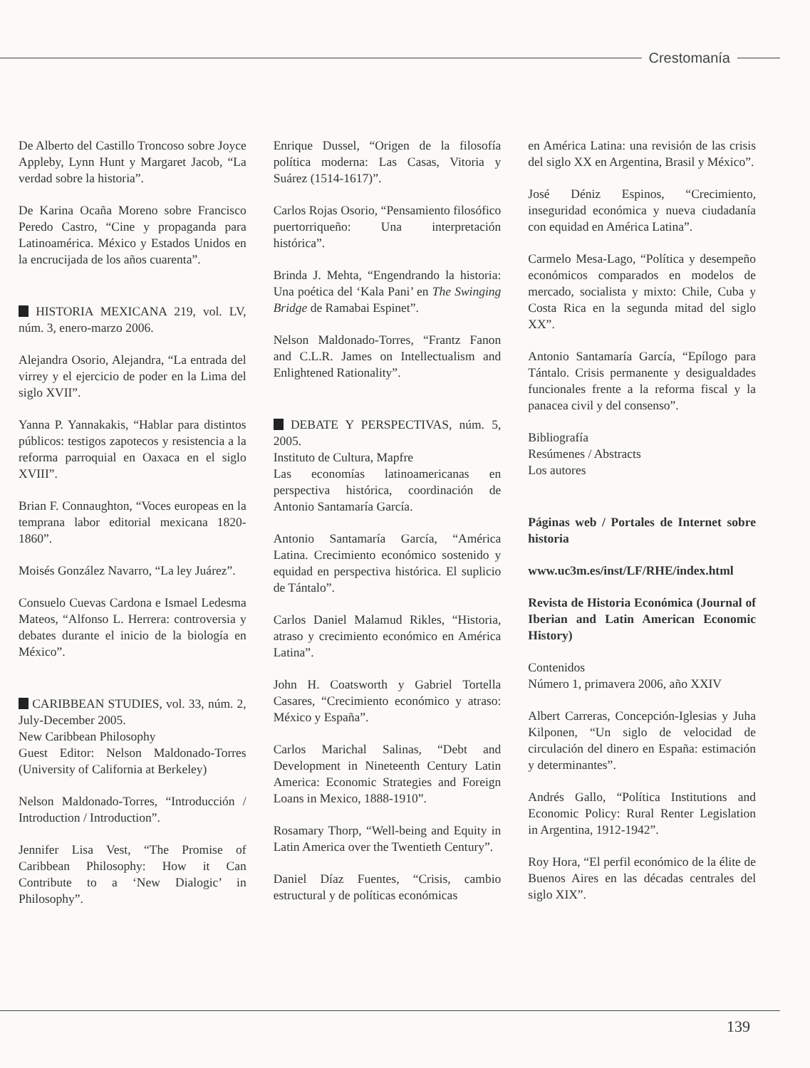Crestomanía
De Alberto del Castillo Troncoso sobre Joyce Appleby, Lynn Hunt y Margaret Jacob, “La verdad sobre la historia”.
De Karina Ocaña Moreno sobre Francisco Peredo Castro, “Cine y propaganda para Latinoamérica. México y Estados Unidos en la encrucijada de los años cuarenta”.
HISTORIA MEXICANA 219, vol. LV, núm. 3, enero-marzo 2006.
Alejandra Osorio, Alejandra, “La entrada del virrey y el ejercicio de poder en la Lima del siglo XVII”.
Yanna P. Yannakakis, “Hablar para distintos públicos: testigos zapotecos y resistencia a la reforma parroquial en Oaxaca en el siglo XVIII”.
Brian F. Connaughton, “Voces europeas en la temprana labor editorial mexicana 1820-1860”.
Moisés González Navarro, “La ley Juárez”.
Consuelo Cuevas Cardona e Ismael Ledesma Mateos, “Alfonso L. Herrera: controversia y debates durante el inicio de la biología en México”.
CARIBBEAN STUDIES, vol. 33, núm. 2, July-December 2005.
New Caribbean Philosophy
Guest Editor: Nelson Maldonado-Torres (University of California at Berkeley)
Nelson Maldonado-Torres, “Introducción / Introduction / Introduction”.
Jennifer Lisa Vest, “The Promise of Caribbean Philosophy: How it Can Contribute to a ‘New Dialogic’ in Philosophy”.
Enrique Dussel, “Origen de la filosofía política moderna: Las Casas, Vitoria y Suárez (1514-1617)”.
Carlos Rojas Osorio, “Pensamiento filosófico puertorriqueño: Una interpretación histórica”.
Brinda J. Mehta, “Engendrando la historia: Una poética del ‘Kala Pani’ en The Swinging Bridge de Ramabai Espinet”.
Nelson Maldonado-Torres, “Frantz Fanon and C.L.R. James on Intellectualism and Enlightened Rationality”.
DEBATE Y PERSPECTIVAS, núm. 5, 2005.
Instituto de Cultura, Mapfre
Las economías latinoamericanas en perspectiva histórica, coordinación de Antonio Santamaría García.
Antonio Santamaría García, “América Latina. Crecimiento económico sostenido y equidad en perspectiva histórica. El suplicio de Tántalo”.
Carlos Daniel Malamud Rikles, “Historia, atraso y crecimiento económico en América Latina”.
John H. Coatsworth y Gabriel Tortella Casares, “Crecimiento económico y atraso: México y España”.
Carlos Marichal Salinas, “Debt and Development in Nineteenth Century Latin America: Economic Strategies and Foreign Loans in Mexico, 1888-1910”.
Rosamary Thorp, “Well-being and Equity in Latin America over the Twentieth Century”.
Daniel Díaz Fuentes, “Crisis, cambio estructural y de políticas económicas
en América Latina: una revisión de las crisis del siglo XX en Argentina, Brasil y México”.
José Déniz Espinos, “Crecimiento, inseguridad económica y nueva ciudadanía con equidad en América Latina”.
Carmelo Mesa-Lago, “Política y desempeño económicos comparados en modelos de mercado, socialista y mixto: Chile, Cuba y Costa Rica en la segunda mitad del siglo XX”.
Antonio Santamaría García, “Epílogo para Tántalo. Crisis permanente y desigualdades funcionales frente a la reforma fiscal y la panacea civil y del consenso”.
Bibliografía
Resúmenes / Abstracts
Los autores
Páginas web / Portales de Internet sobre historia
www.uc3m.es/inst/LF/RHE/index.html
Revista de Historia Económica (Journal of Iberian and Latin American Economic History)
Contenidos
Número 1, primavera 2006, año XXIV
Albert Carreras, Concepción-Iglesias y Juha Kilponen, “Un siglo de velocidad de circulación del dinero en España: estimación y determinantes”.
Andrés Gallo, “Política Institutions and Economic Policy: Rural Renter Legislation in Argentina, 1912-1942”.
Roy Hora, “El perfil económico de la élite de Buenos Aires en las décadas centrales del siglo XIX”.
139